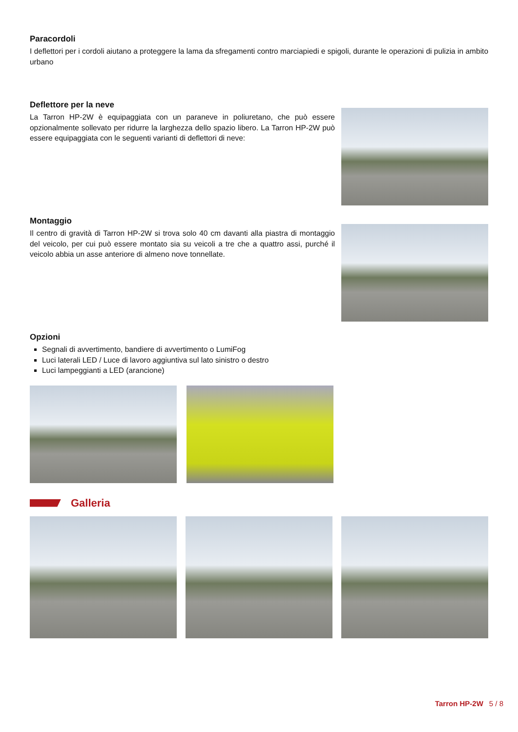Paracordoli
I deflettori per i cordoli aiutano a proteggere la lama da sfregamenti contro marciapiedi e spigoli, durante le operazioni di pulizia in ambito urbano
Deflettore per la neve
La Tarron HP-2W è equipaggiata con un paraneve in poliuretano, che può essere opzionalmente sollevato per ridurre la larghezza dello spazio libero. La Tarron HP-2W può essere equipaggiata con le seguenti varianti di deflettori di neve:
Montaggio
Il centro di gravità di Tarron HP-2W si trova solo 40 cm davanti alla piastra di montaggio del veicolo, per cui può essere montato sia su veicoli a tre che a quattro assi, purché il veicolo abbia un asse anteriore di almeno nove tonnellate.
Opzioni
Segnali di avvertimento, bandiere di avvertimento o LumiFog
Luci laterali LED / Luce di lavoro aggiuntiva sul lato sinistro o destro
Luci lampeggianti a LED (arancione)
Galleria
Tarron HP-2W 5 / 8